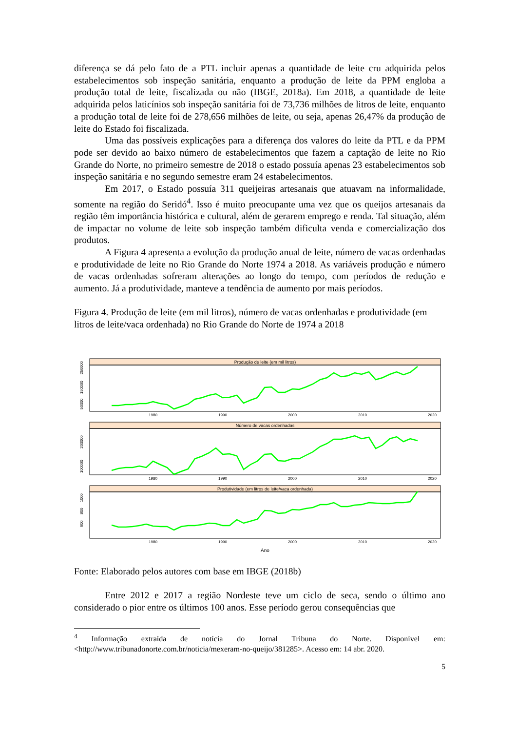diferença se dá pelo fato de a PTL incluir apenas a quantidade de leite cru adquirida pelos estabelecimentos sob inspeção sanitária, enquanto a produção de leite da PPM engloba a produção total de leite, fiscalizada ou não (IBGE, 2018a). Em 2018, a quantidade de leite adquirida pelos laticínios sob inspeção sanitária foi de 73,736 milhões de litros de leite, enquanto a produção total de leite foi de 278,656 milhões de leite, ou seja, apenas 26,47% da produção de leite do Estado foi fiscalizada.
Uma das possíveis explicações para a diferença dos valores do leite da PTL e da PPM pode ser devido ao baixo número de estabelecimentos que fazem a captação de leite no Rio Grande do Norte, no primeiro semestre de 2018 o estado possuía apenas 23 estabelecimentos sob inspeção sanitária e no segundo semestre eram 24 estabelecimentos.
Em 2017, o Estado possuía 311 queijeiras artesanais que atuavam na informalidade, somente na região do Seridó<sup>4</sup>. Isso é muito preocupante uma vez que os queijos artesanais da região têm importância histórica e cultural, além de gerarem emprego e renda. Tal situação, além de impactar no volume de leite sob inspeção também dificulta venda e comercialização dos produtos.
A Figura 4 apresenta a evolução da produção anual de leite, número de vacas ordenhadas e produtividade de leite no Rio Grande do Norte 1974 a 2018. As variáveis produção e número de vacas ordenhadas sofreram alterações ao longo do tempo, com períodos de redução e aumento. Já a produtividade, manteve a tendência de aumento por mais períodos.
Figura 4. Produção de leite (em mil litros), número de vacas ordenhadas e produtividade (em litros de leite/vaca ordenhada) no Rio Grande do Norte de 1974 a 2018
Produção de leite (em mil litros)
Número de vacas ordenhadas
Produtividade (em litros de leite/vaca ordenhada)
1980
1990
2000
2010
2020
1980
1990
2000
2010
2020
1980
1990
2000
2010
2020
Ano
50000
150000
250000
100000
200000
600
800
1000
Fonte: Elaborado pelos autores com base em IBGE (2018b)
Entre 2012 e 2017 a região Nordeste teve um ciclo de seca, sendo o último ano considerado o pior entre os últimos 100 anos. Esse período gerou consequências que
<sup>4</sup> Informação extraída de notícia do Jornal Tribuna do Norte. Disponível em: <http://www.tribunadonorte.com.br/noticia/mexeram-no-queijo/381285>. Acesso em: 14 abr. 2020.
5